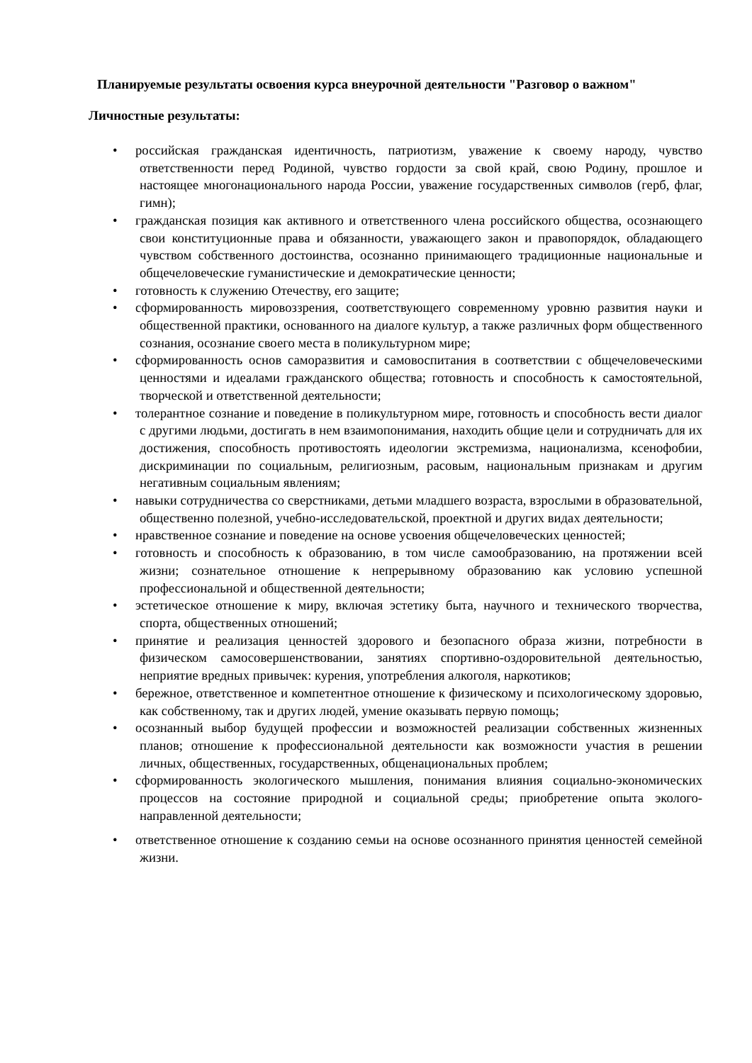Планируемые результаты освоения курса внеурочной деятельности "Разговор о важном"
Личностные результаты:
• российская гражданская идентичность, патриотизм, уважение к своему народу, чувство ответственности перед Родиной, чувство гордости за свой край, свою Родину, прошлое и настоящее многонационального народа России, уважение государственных символов (герб, флаг, гимн);
• гражданская позиция как активного и ответственного члена российского общества, осознающего свои конституционные права и обязанности, уважающего закон и правопорядок, обладающего чувством собственного достоинства, осознанно принимающего традиционные национальные и общечеловеческие гуманистические и демократические ценности;
• готовность к служению Отечеству, его защите;
• сформированность мировоззрения, соответствующего современному уровню развития науки и общественной практики, основанного на диалоге культур, а также различных форм общественного сознания, осознание своего места в поликультурном мире;
• сформированность основ саморазвития и самовоспитания в соответствии с общечеловеческими ценностями и идеалами гражданского общества; готовность и способность к самостоятельной, творческой и ответственной деятельности;
• толерантное сознание и поведение в поликультурном мире, готовность и способность вести диалог с другими людьми, достигать в нем взаимопонимания, находить общие цели и сотрудничать для их достижения, способность противостоять идеологии экстремизма, национализма, ксенофобии, дискриминации по социальным, религиозным, расовым, национальным признакам и другим негативным социальным явлениям;
• навыки сотрудничества со сверстниками, детьми младшего возраста, взрослыми в образовательной, общественно полезной, учебно-исследовательской, проектной и других видах деятельности;
• нравственное сознание и поведение на основе усвоения общечеловеческих ценностей;
• готовность и способность к образованию, в том числе самообразованию, на протяжении всей жизни; сознательное отношение к непрерывному образованию как условию успешной профессиональной и общественной деятельности;
• эстетическое отношение к миру, включая эстетику быта, научного и технического творчества, спорта, общественных отношений;
• принятие и реализация ценностей здорового и безопасного образа жизни, потребности в физическом самосовершенствовании, занятиях спортивно-оздоровительной деятельностью, неприятие вредных привычек: курения, употребления алкоголя, наркотиков;
• бережное, ответственное и компетентное отношение к физическому и психологическому здоровью, как собственному, так и других людей, умение оказывать первую помощь;
• осознанный выбор будущей профессии и возможностей реализации собственных жизненных планов; отношение к профессиональной деятельности как возможности участия в решении личных, общественных, государственных, общенациональных проблем;
• сформированность экологического мышления, понимания влияния социально-экономических процессов на состояние природной и социальной среды; приобретение опыта эколого-направленной деятельности;
• ответственное отношение к созданию семьи на основе осознанного принятия ценностей семейной жизни.